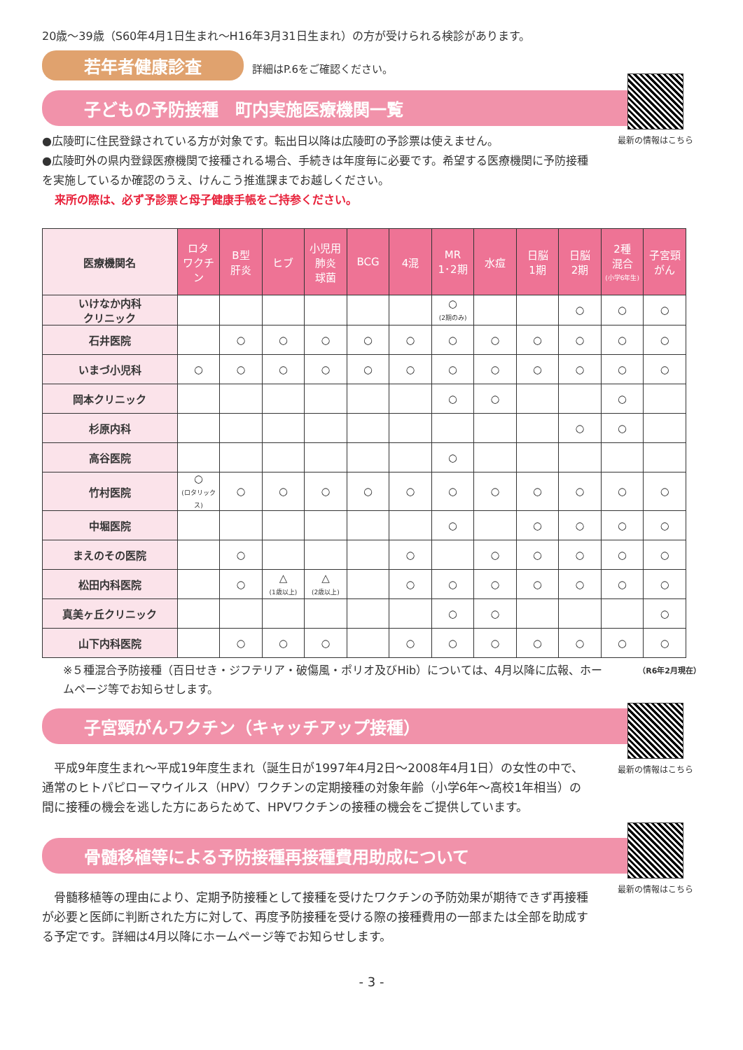20歳～39歳（S60年4月1日生まれ～H16年3月31日生まれ）の方が受けられる検診があります。
若年者健康診査 詳細はP.6をご確認ください。
最新の情報はこちら
子どもの予防接種　町内実施医療機関一覧
●広陵町に住民登録されている方が対象です。転出日以降は広陵町の予診票は使えません。
●広陵町外の県内登録医療機関で接種される場合、手続きは年度毎に必要です。希望する医療機関に予防接種を実施しているか確認のうえ、けんこう推進課までお越しください。
来所の際は、必ず予診票と母子健康手帳をご持参ください。
| 医療機関名 | ロタ ワクチン | B型 肝炎 | ヒブ | 小児用 肺炎 球菌 | BCG | 4混 | MR 1･2期 | 水痘 | 日脳 1期 | 日脳 2期 | 2種 混合 (小学6年生) | 子宮頸 がん |
| --- | --- | --- | --- | --- | --- | --- | --- | --- | --- | --- | --- | --- |
| いけなか内科 クリニック | | | | | | | ○ (2期のみ) | | | ○ | ○ | ○ |
| 石井医院 | | ○ | ○ | ○ | ○ | ○ | ○ | ○ | ○ | ○ | ○ | ○ |
| いまづ小児科 | ○ | ○ | ○ | ○ | ○ | ○ | ○ | ○ | ○ | ○ | ○ | ○ |
| 岡本クリニック | | | | | | | ○ | ○ | | | ○ | |
| 杉原内科 | | | | | | | | | | ○ | ○ | |
| 高谷医院 | | | | | | | ○ | | | | | |
| 竹村医院 | ○ (ロタリックス) | ○ | ○ | ○ | ○ | ○ | ○ | ○ | ○ | ○ | ○ | ○ |
| 中堀医院 | | | | | | | ○ | | ○ | ○ | ○ | ○ |
| まえのその医院 | | ○ | | | | ○ | | ○ | ○ | ○ | ○ | ○ |
| 松田内科医院 | | ○ | △ (1歳以上) | △ (2歳以上) | | ○ | ○ | ○ | ○ | ○ | ○ | ○ |
| 真美ヶ丘クリニック | | | | | | | ○ | ○ | | | | ○ |
| 山下内科医院 | | ○ | ○ | ○ | | ○ | ○ | ○ | ○ | ○ | ○ | ○ |
（R6年2月現在）
※５種混合予防接種（百日せき・ジフテリア・破傷風・ポリオ及びHib）については、4月以降に広報、ホームページ等でお知らせします。
最新の情報はこちら
子宮頸がんワクチン（キャッチアップ接種）
　平成9年度生まれ～平成19年度生まれ（誕生日が1997年4月2日～2008年4月1日）の女性の中で、通常のヒトパピローマウイルス（HPV）ワクチンの定期接種の対象年齢（小学6年～高校1年相当）の間に接種の機会を逃した方にあらためて、HPVワクチンの接種の機会をご提供しています。
最新の情報はこちら
骨髄移植等による予防接種再接種費用助成について
　骨髄移植等の理由により、定期予防接種として接種を受けたワクチンの予防効果が期待できず再接種が必要と医師に判断された方に対して、再度予防接種を受ける際の接種費用の一部または全部を助成する予定です。詳細は4月以降にホームページ等でお知らせします。
- 3 -